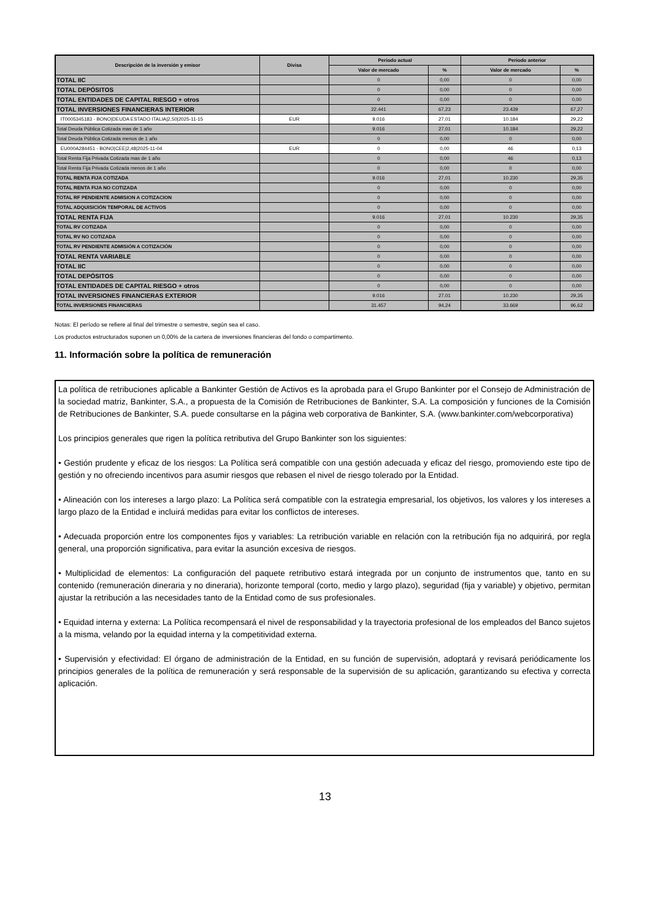| Descripción de la inversión y emisor | Divisa | Periodo actual | | Periodo anterior | |
| --- | --- | --- | --- | --- | --- |
| | | Valor de mercado | % | Valor de mercado | % |
| TOTAL IIC | | 0 | 0,00 | 0 | 0,00 |
| TOTAL DEPÓSITOS | | 0 | 0,00 | 0 | 0,00 |
| TOTAL ENTIDADES DE CAPITAL RIESGO + otros | | 0 | 0,00 | 0 | 0,00 |
| TOTAL INVERSIONES FINANCIERAS INTERIOR | | 22.441 | 67,23 | 23.439 | 67,27 |
| IT0005345183 - BONO/DEUDA ESTADO ITALIA/2,50/2025-11-15 | EUR | 9.016 | 27,01 | 10.184 | 29,22 |
| Total Deuda Pública Cotizada mas de 1 año | | 9.016 | 27,01 | 10.184 | 29,22 |
| Total Deuda Pública Cotizada menos de 1 año | | 0 | 0,00 | 0 | 0,00 |
| EU000A284451 - BONO/CEE/2,48/2025-11-04 | EUR | 0 | 0,00 | 46 | 0,13 |
| Total Renta Fija Privada Cotizada mas de 1 año | | 0 | 0,00 | 46 | 0,13 |
| Total Renta Fija Privada Cotizada menos de 1 año | | 0 | 0,00 | 0 | 0,00 |
| TOTAL RENTA FIJA COTIZADA | | 9.016 | 27,01 | 10.230 | 29,35 |
| TOTAL RENTA FIJA NO COTIZADA | | 0 | 0,00 | 0 | 0,00 |
| TOTAL RF PENDIENTE ADMISION A COTIZACION | | 0 | 0,00 | 0 | 0,00 |
| TOTAL ADQUISICIÓN TEMPORAL DE ACTIVOS | | 0 | 0,00 | 0 | 0,00 |
| TOTAL RENTA FIJA | | 9.016 | 27,01 | 10.230 | 29,35 |
| TOTAL RV COTIZADA | | 0 | 0,00 | 0 | 0,00 |
| TOTAL RV NO COTIZADA | | 0 | 0,00 | 0 | 0,00 |
| TOTAL RV PENDIENTE ADMISIÓN A COTIZACIÓN | | 0 | 0,00 | 0 | 0,00 |
| TOTAL RENTA VARIABLE | | 0 | 0,00 | 0 | 0,00 |
| TOTAL IIC | | 0 | 0,00 | 0 | 0,00 |
| TOTAL DEPÓSITOS | | 0 | 0,00 | 0 | 0,00 |
| TOTAL ENTIDADES DE CAPITAL RIESGO + otros | | 0 | 0,00 | 0 | 0,00 |
| TOTAL INVERSIONES FINANCIERAS EXTERIOR | | 9.016 | 27,01 | 10.230 | 29,35 |
| TOTAL INVERSIONES FINANCIERAS | | 31.457 | 94,24 | 33.669 | 96,62 |
Notas: El período se refiere al final del trimestre o semestre, según sea el caso.
Los productos estructurados suponen un 0,00% de la cartera de inversiones financieras del fondo o compartimento.
11. Información sobre la política de remuneración
La política de retribuciones aplicable a Bankinter Gestión de Activos es la aprobada para el Grupo Bankinter por el Consejo de Administración de la sociedad matriz, Bankinter, S.A., a propuesta de la Comisión de Retribuciones de Bankinter, S.A. La composición y funciones de la Comisión de Retribuciones de Bankinter, S.A. puede consultarse en la página web corporativa de Bankinter, S.A. (www.bankinter.com/webcorporativa)
Los principios generales que rigen la política retributiva del Grupo Bankinter son los siguientes:
• Gestión prudente y eficaz de los riesgos: La Política será compatible con una gestión adecuada y eficaz del riesgo, promoviendo este tipo de gestión y no ofreciendo incentivos para asumir riesgos que rebasen el nivel de riesgo tolerado por la Entidad.
• Alineación con los intereses a largo plazo: La Política será compatible con la estrategia empresarial, los objetivos, los valores y los intereses a largo plazo de la Entidad e incluirá medidas para evitar los conflictos de intereses.
• Adecuada proporción entre los componentes fijos y variables: La retribución variable en relación con la retribución fija no adquirirá, por regla general, una proporción significativa, para evitar la asunción excesiva de riesgos.
• Multiplicidad de elementos: La configuración del paquete retributivo estará integrada por un conjunto de instrumentos que, tanto en su contenido (remuneración dineraria y no dineraria), horizonte temporal (corto, medio y largo plazo), seguridad (fija y variable) y objetivo, permitan ajustar la retribución a las necesidades tanto de la Entidad como de sus profesionales.
• Equidad interna y externa: La Política recompensará el nivel de responsabilidad y la trayectoria profesional de los empleados del Banco sujetos a la misma, velando por la equidad interna y la competitividad externa.
• Supervisión y efectividad: El órgano de administración de la Entidad, en su función de supervisión, adoptará y revisará periódicamente los principios generales de la política de remuneración y será responsable de la supervisión de su aplicación, garantizando su efectiva y correcta aplicación.
13